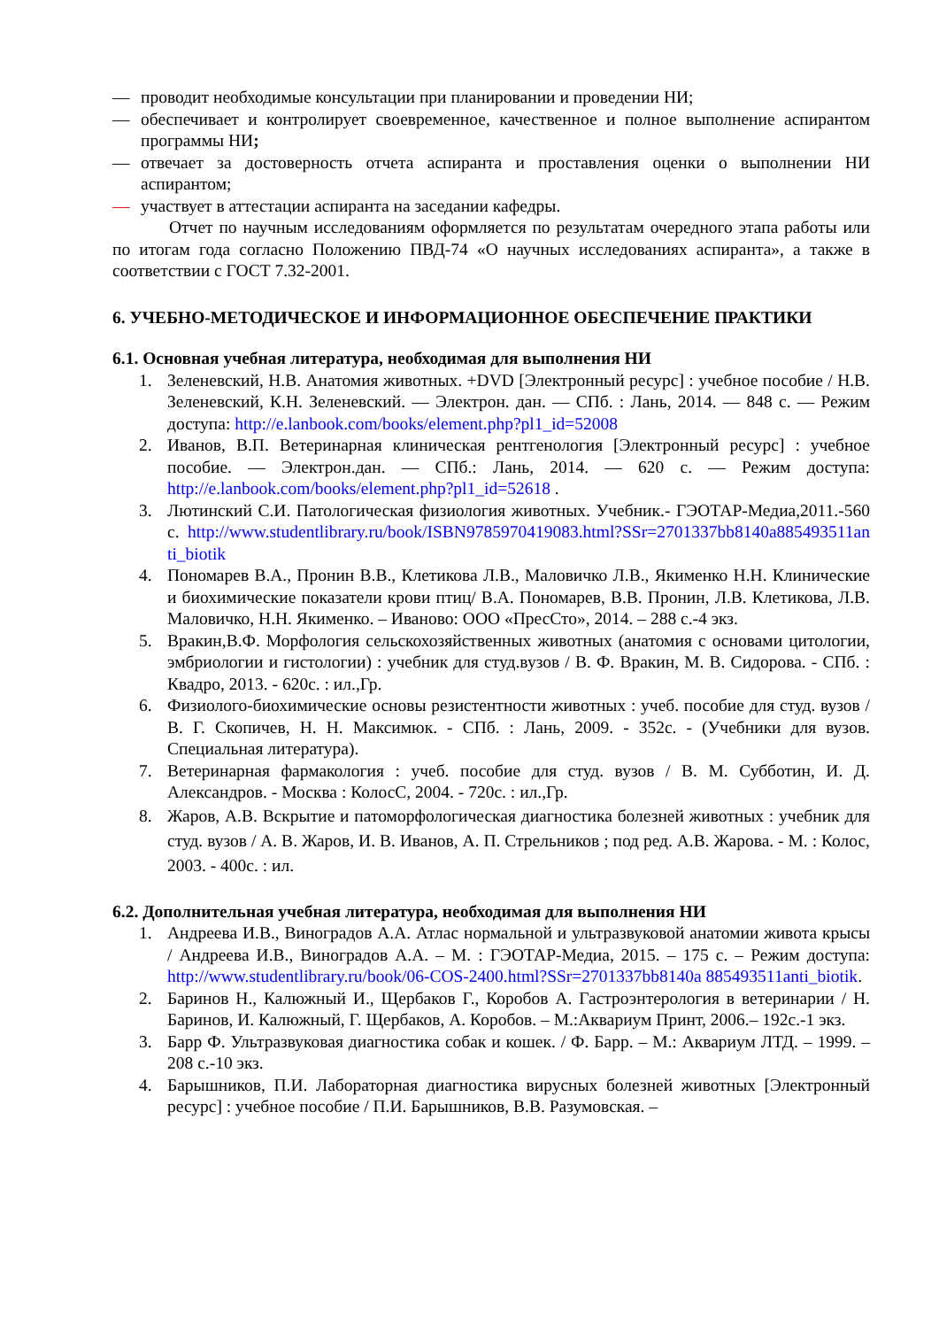— проводит необходимые консультации при планировании и проведении НИ;
— обеспечивает и контролирует своевременное, качественное и полное выполнение аспирантом программы НИ;
— отвечает за достоверность отчета аспиранта и проставления оценки о выполнении НИ аспирантом;
— участвует в аттестации аспиранта на заседании кафедры.
Отчет по научным исследованиям оформляется по результатам очередного этапа работы или по итогам года согласно Положению ПВД-74 «О научных исследованиях аспиранта», а также в соответствии с ГОСТ 7.32-2001.
6. УЧЕБНО-МЕТОДИЧЕСКОЕ И ИНФОРМАЦИОННОЕ ОБЕСПЕЧЕНИЕ ПРАКТИКИ
6.1. Основная учебная литература, необходимая для выполнения НИ
1. Зеленевский, Н.В. Анатомия животных. +DVD [Электронный ресурс] : учебное пособие / Н.В. Зеленевский, К.Н. Зеленевский. — Электрон. дан. — СПб. : Лань, 2014. — 848 с. — Режим доступа: http://e.lanbook.com/books/element.php?pl1_id=52008
2. Иванов, В.П. Ветеринарная клиническая рентгенология [Электронный ресурс] : учебное пособие. — Электрон.дан. — СПб.: Лань, 2014. — 620 с. — Режим доступа: http://e.lanbook.com/books/element.php?pl1_id=52618 .
3. Лютинский С.И. Патологическая физиология животных. Учебник.- ГЭОТАР-Медиа,2011.-560 с. http://www.studentlibrary.ru/book/ISBN9785970419083.html?SSr=2701337bb8140a885493511anti_biotik
4. Пономарев В.А., Пронин В.В., Клетикова Л.В., Маловичко Л.В., Якименко Н.Н. Клинические и биохимические показатели крови птиц/ В.А. Пономарев, В.В. Пронин, Л.В. Клетикова, Л.В. Маловичко, Н.Н. Якименко. – Иваново: ООО «ПресСто», 2014. – 288 с.-4 экз.
5. Вракин,В.Ф. Морфология сельскохозяйственных животных (анатомия с основами цитологии, эмбриологии и гистологии) : учебник для студ.вузов / В. Ф. Вракин, М. В. Сидорова. - СПб. : Квадро, 2013. - 620с. : ил.,Гр.
6. Физиолого-биохимические основы резистентности животных : учеб. пособие для студ. вузов / В. Г. Скопичев, Н. Н. Максимюк. - СПб. : Лань, 2009. - 352с. - (Учебники для вузов. Специальная литература).
7. Ветеринарная фармакология : учеб. пособие для студ. вузов / В. М. Субботин, И. Д. Александров. - Москва : КолосС, 2004. - 720с. : ил.,Гр.
8. Жаров, А.В. Вскрытие и патоморфологическая диагностика болезней животных : учебник для студ. вузов / А. В. Жаров, И. В. Иванов, А. П. Стрельников ; под ред. А.В. Жарова. - М. : Колос, 2003. - 400с. : ил.
6.2. Дополнительная учебная литература, необходимая для выполнения НИ
1. Андреева И.В., Виноградов А.А. Атлас нормальной и ультразвуковой анатомии живота крысы / Андреева И.В., Виноградов А.А. – М. : ГЭОТАР-Медиа, 2015. – 175 с. – Режим доступа: http://www.studentlibrary.ru/book/06-COS-2400.html?SSr=2701337bb8140a 885493511anti_biotik.
2. Баринов Н., Калюжный И., Щербаков Г., Коробов А. Гастроэнтерология в ветеринарии / Н. Баринов, И. Калюжный, Г. Щербаков, А. Коробов. – М.:Аквариум Принт, 2006.– 192с.-1 экз.
3. Барр Ф. Ультразвуковая диагностика собак и кошек. / Ф. Барр. – М.: Аквариум ЛТД. – 1999. – 208 с.-10 экз.
4. Барышников, П.И. Лабораторная диагностика вирусных болезней животных [Электронный ресурс] : учебное пособие / П.И. Барышников, В.В. Разумовская. –